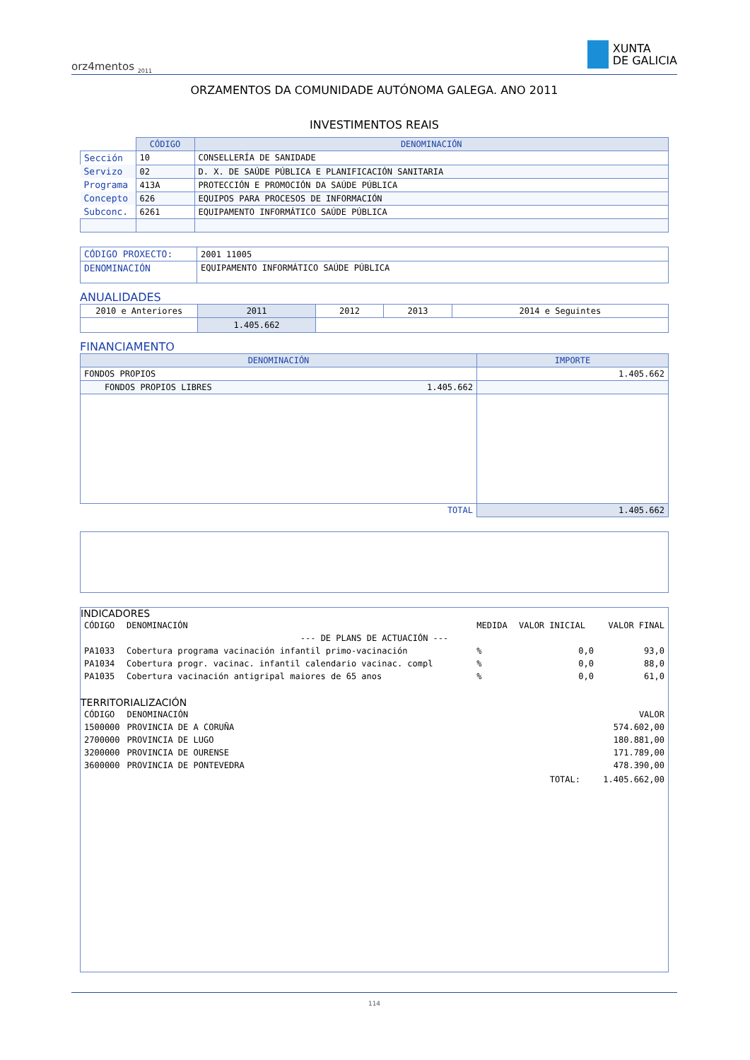orz4mentos <sub>2011</sub>
XUNTA
DE GALICIA
ORZAMENTOS DA COMUNIDADE AUTÓNOMA GALEGA. ANO 2011
INVESTIMENTOS REAIS
| | CÓDIGO | DENOMINACIÓN |
| Sección | 10 | CONSELLERÍA DE SANIDADE |
| Servizo | 02 | D. X. DE SAÚDE PÚBLICA E PLANIFICACIÓN SANITARIA |
| Programa | 413A | PROTECCIÓN E PROMOCIÓN DA SAÚDE PÚBLICA |
| Concepto | 626 | EQUIPOS PARA PROCESOS DE INFORMACIÓN |
| Subconc. | 6261 | EQUIPAMENTO INFORMÁTICO SAÚDE PÚBLICA |
| CÓDIGO PROXECTO: | 2001 11005 |
| DENOMINACIÓN | EQUIPAMENTO INFORMÁTICO SAÚDE PÚBLICA |
ANUALIDADES
| 2010 e Anteriores | 2011 | 2012 | 2013 | 2014 e Seguintes |
| | 1.405.662 | | | |
FINANCIAMENTO
| DENOMINACIÓN | IMPORTE |
| --- | --- |
| FONDOS PROPIOS | 1.405.662 |
| FONDOS PROPIOS LIBRES 1.405.662 | |
| TOTAL | 1.405.662 |
INDICADORES
| CÓDIGO | DENOMINACIÓN | MEDIDA | VALOR INICIAL | VALOR FINAL |
| --- DE PLANS DE ACTUACIÓN --- | | | | |
| PA1033 | Cobertura programa vacinación infantil primo-vacinación | % | 0,0 | 93,0 |
| PA1034 | Cobertura progr. vacinac. infantil calendario vacinac. compl | % | 0,0 | 88,0 |
| PA1035 | Cobertura vacinación antigripal maiores de 65 anos | % | 0,0 | 61,0 |
TERRITORIALIZACIÓN
| CÓDIGO | DENOMINACIÓN | | VALOR |
| 1500000 | PROVINCIA DE A CORUÑA | | 574.602,00 |
| 2700000 | PROVINCIA DE LUGO | | 180.881,00 |
| 3200000 | PROVINCIA DE OURENSE | | 171.789,00 |
| 3600000 | PROVINCIA DE PONTEVEDRA | | 478.390,00 |
| | | TOTAL: | 1.405.662,00 |
114